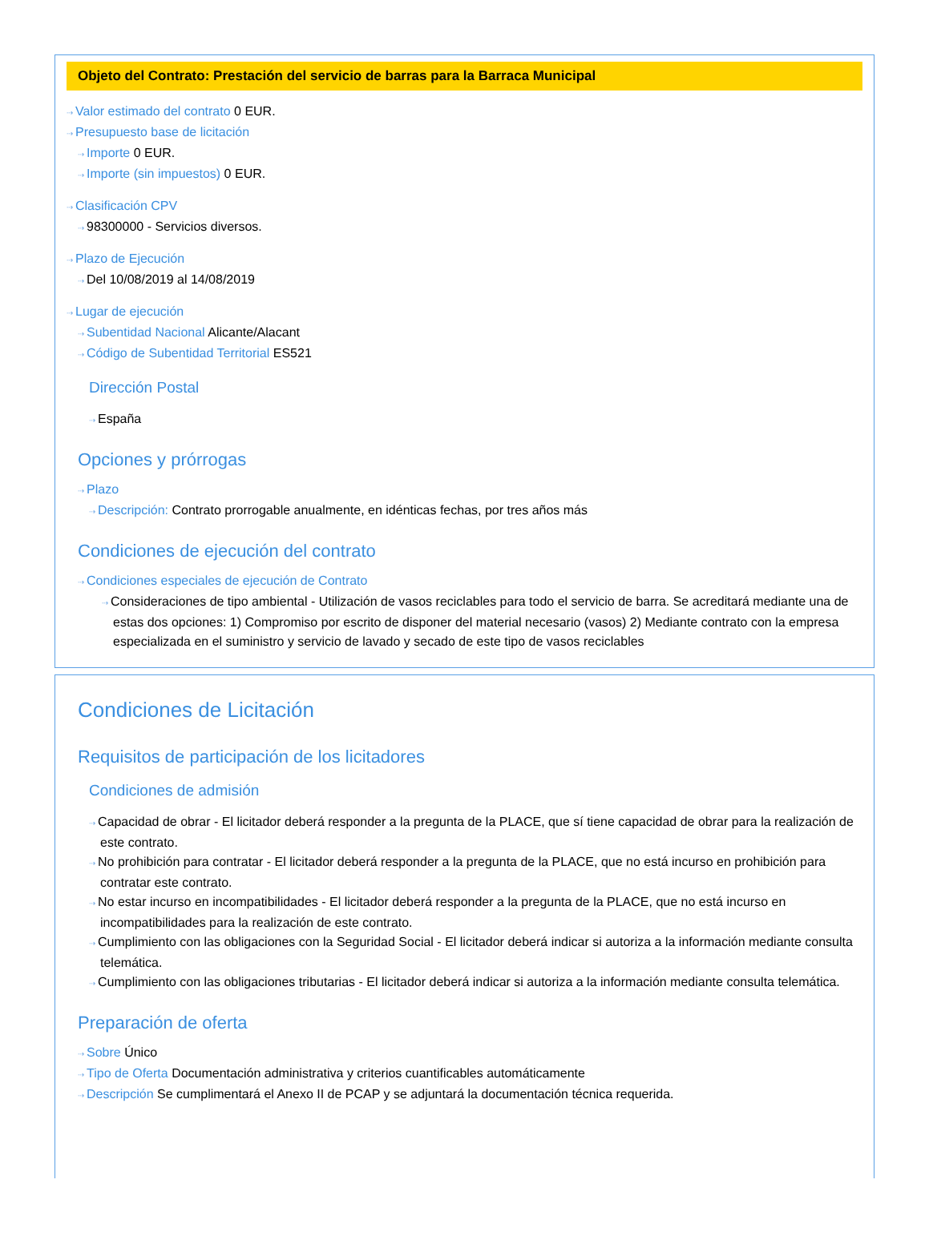Objeto del Contrato: Prestación del servicio de barras para la Barraca Municipal
⇢ Valor estimado del contrato 0 EUR.
⇢ Presupuesto base de licitación
⇢ Importe 0 EUR.
⇢ Importe (sin impuestos) 0 EUR.
⇢ Clasificación CPV
⇢ 98300000 - Servicios diversos.
⇢ Plazo de Ejecución
⇢ Del 10/08/2019 al 14/08/2019
⇢ Lugar de ejecución
⇢ Subentidad Nacional Alicante/Alacant
⇢ Código de Subentidad Territorial ES521
Dirección Postal
⇢ España
Opciones y prórrogas
⇢ Plazo
⇢ Descripción: Contrato prorrogable anualmente, en idénticas fechas, por tres años más
Condiciones de ejecución del contrato
⇢ Condiciones especiales de ejecución de Contrato
⇢ Consideraciones de tipo ambiental - Utilización de vasos reciclables para todo el servicio de barra. Se acreditará mediante una de estas dos opciones: 1) Compromiso por escrito de disponer del material necesario (vasos) 2) Mediante contrato con la empresa especializada en el suministro y servicio de lavado y secado de este tipo de vasos reciclables
Condiciones de Licitación
Requisitos de participación de los licitadores
Condiciones de admisión
⇢ Capacidad de obrar - El licitador deberá responder a la pregunta de la PLACE, que sí tiene capacidad de obrar para la realización de este contrato.
⇢ No prohibición para contratar - El licitador deberá responder a la pregunta de la PLACE, que no está incurso en prohibición para contratar este contrato.
⇢ No estar incurso en incompatibilidades - El licitador deberá responder a la pregunta de la PLACE, que no está incurso en incompatibilidades para la realización de este contrato.
⇢ Cumplimiento con las obligaciones con la Seguridad Social - El licitador deberá indicar si autoriza a la información mediante consulta telemática.
⇢ Cumplimiento con las obligaciones tributarias - El licitador deberá indicar si autoriza a la información mediante consulta telemática.
Preparación de oferta
⇢ Sobre Único
⇢ Tipo de Oferta Documentación administrativa y criterios cuantificables automáticamente
⇢ Descripción Se cumplimentará el Anexo II de PCAP y se adjuntará la documentación técnica requerida.